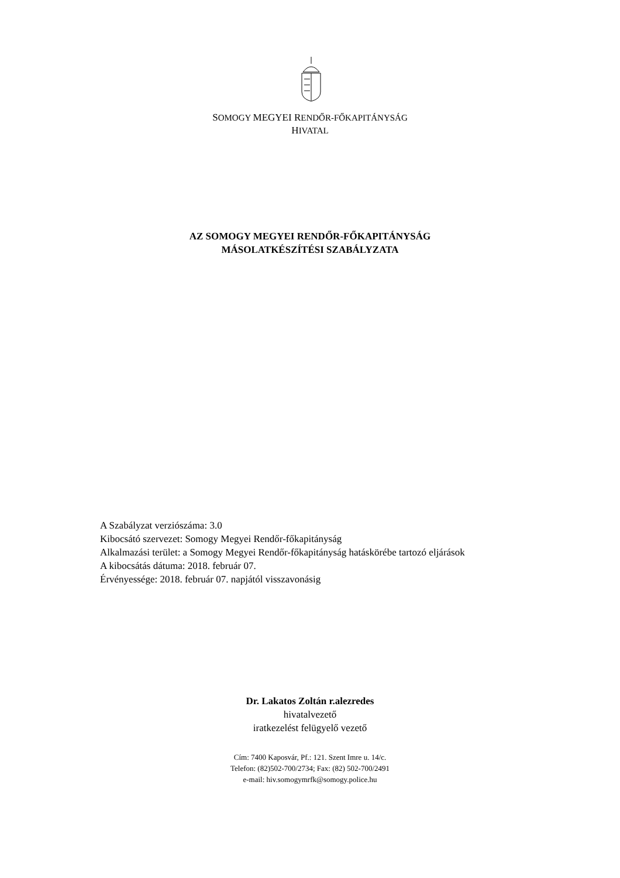SOMOGY MEGYEI RENDŐR-FŐKAPITÁNYSÁG
HIVATAL
AZ SOMOGY MEGYEI RENDŐR-FŐKAPITÁNYSÁG
MÁSOLATKÉSZÍTÉSI SZABÁLYZATA
A Szabályzat verziószáma: 3.0
Kibocsátó szervezet: Somogy Megyei Rendőr-főkapitányság
Alkalmazási terület: a Somogy Megyei Rendőr-főkapitányság hatáskörébe tartozó eljárások
A kibocsátás dátuma: 2018. február 07.
Érvényessége: 2018. február 07. napjától visszavonásig
Dr. Lakatos Zoltán r.alezredes
hivatalvezető
iratkezelést felügyelő vezető
Cím: 7400 Kaposvár, Pf.: 121. Szent Imre u. 14/c.
Telefon: (82)502-700/2734; Fax: (82) 502-700/2491
e-mail: hiv.somogymrfk@somogy.police.hu